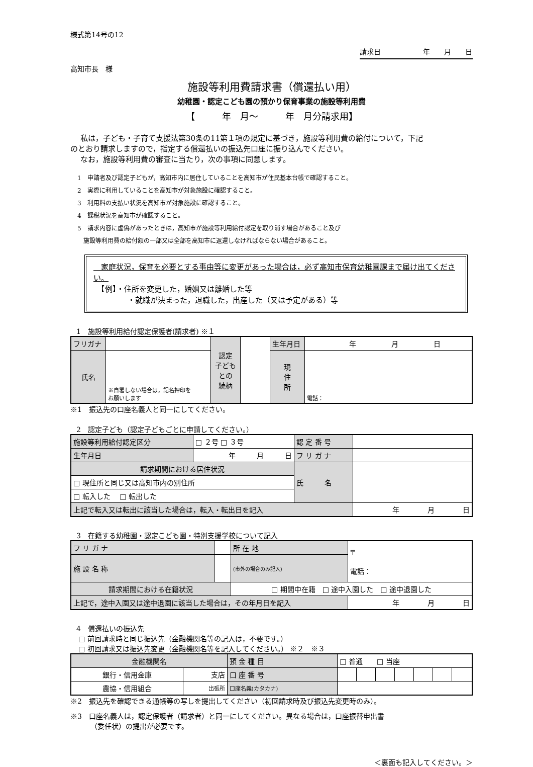様式第14号の12
請求日　　　　　　年　　月　　日
高知市長　様
施設等利用費請求書（償還払い用）
幼稚園・認定こども園の預かり保育事業の施設等利用費
【　　　年　月～　　　年　月分請求用】
私は，子ども・子育て支援法第30条の11第１項の規定に基づき，施設等利用費の給付について，下記
のとおり請求しますので，指定する償還払いの振込先口座に振り込んでください。
なお，施設等利用費の審査に当たり，次の事項に同意します。
1　申請者及び認定子どもが，高知市内に居住していることを高知市が住民基本台帳で確認すること。
2　実際に利用していることを高知市が対象施設に確認すること。
3　利用料の支払い状況を高知市が対象施設に確認すること。
4　課税状況を高知市が確認すること。
5　請求内容に虚偽があったときは，高知市が施設等利用給付認定を取り消す場合があること及び
施設等利用費の給付額の一部又は全部を高知市に返還しなければならない場合があること。
　家庭状況，保育を必要とする事由等に変更があった場合は，必ず高知市保育幼稚園課まで届け出てください。
　【例】・住所を変更した，婚姻又は離婚した等
・就職が決まった，退職した，出産した（又は予定がある）等
1　施設等利用給付認定保護者(請求者) ※１
| フリガナ | | 認定 子ども との 続柄 | | 生年月日 | 年 月 日 |
| 氏名 | ※自署しない場合は，記名押印を お願いします | | | 現 住 所 | 電話： |
※1　振込先の口座名義人と同一にしてください。
2　認定子ども（認定子どもごとに申請してください。）
| 施設等利用給付認定区分 | □ ２号 □ ３号 | 認 定 番 号 | |
| 生年月日 | 年 月 日 | フ リ ガ ナ | |
| 請求期間における居住状況 | | 氏 名 | |
| □ 現住所と同じ又は高知市内の別住所 | | | |
| □ 転入した □ 転出した | | | |
| 上記で転入又は転出に該当した場合は，転入・転出日を記入 | | | 年 月 日 |
3　在籍する幼稚園・認定こども園・特別支援学校について記入
| フ リ ガ ナ | | 所 在 地 | 〒 電話： |
| 施 設 名 称 | | (市外の場合のみ記入) | |
| 請求期間における在籍状況 | | □ 期間中在籍 □ 途中入園した □ 途中退園した | |
| 上記で，途中入園又は途中退園に該当した場合は，その年月日を記入 | | | 年 月 日 |
4　償還払いの振込先
□ 前回請求時と同じ振込先（金融機関名等の記入は，不要です。）
□ 初回請求又は振込先変更（金融機関名等を記入してください。） ※２　※３
| 金融機関名 | | 預 金 種 目 | □ 普通 □ 当座 | | | | | | |
| 銀行・信用金庫 | 支店 | 口 座 番 号 | | | | | | | |
| 農協・信用組合 | 出張所 | 口座名義(カタカナ) | | | | | | | |
※2　振込先を確認できる通帳等の写しを提出してください（初回請求時及び振込先変更時のみ）。
※3　口座名義人は，認定保護者（請求者）と同一にしてください。異なる場合は，口座振替申出書
（委任状）の提出が必要です。
＜裏面も記入してください。＞